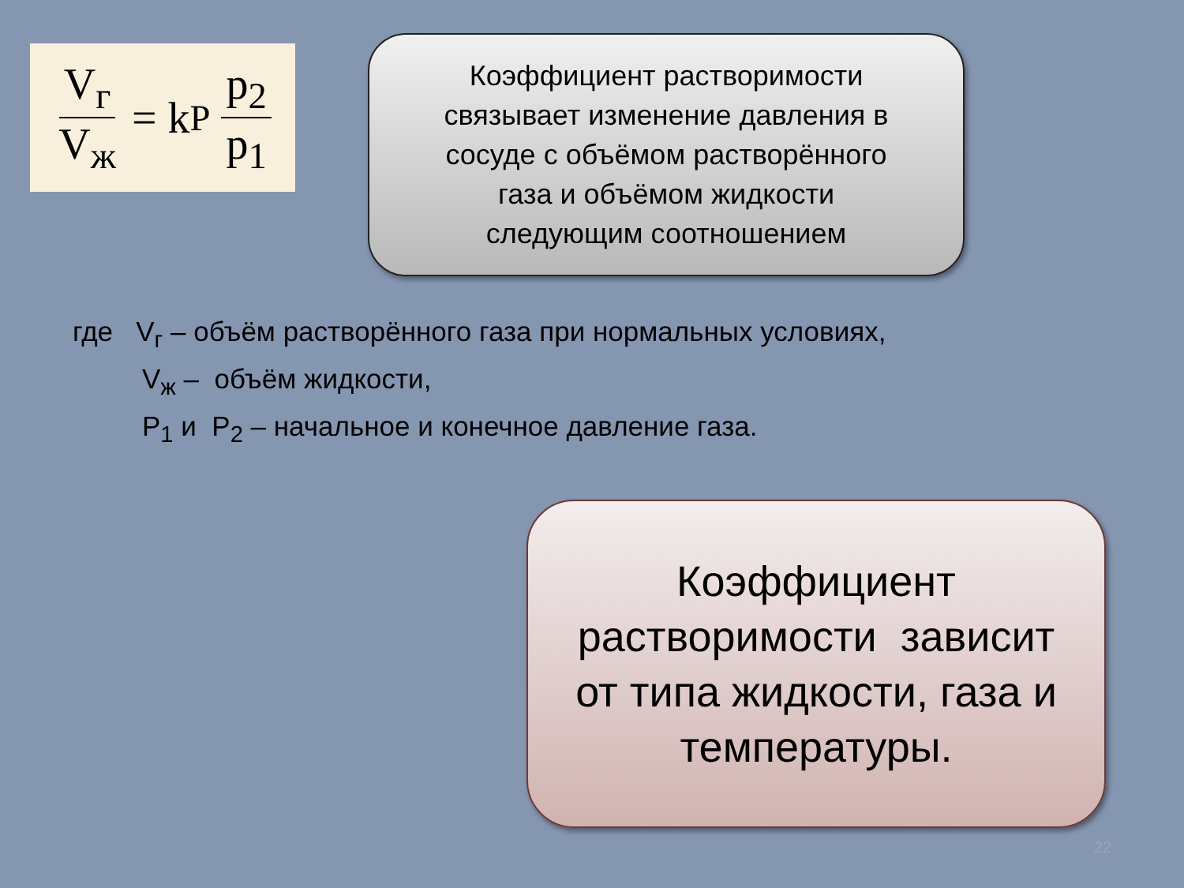V<sub>г</sub> V<sub>ж</sub> = k<sub>P</sub> p<sub>2</sub> p<sub>1</sub>
Коэффициент растворимости
связывает изменение давления в
сосуде с объёмом растворённого
газа и объёмом жидкости
следующим соотношением
где V<sub>г</sub> – объём растворённого газа при нормальных условиях,
V<sub>ж</sub> – объём жидкости,
P<sub>1</sub> и P<sub>2</sub> – начальное и конечное давление газа.
Коэффициент
растворимости зависит
от типа жидкости, газа и
температуры.
22